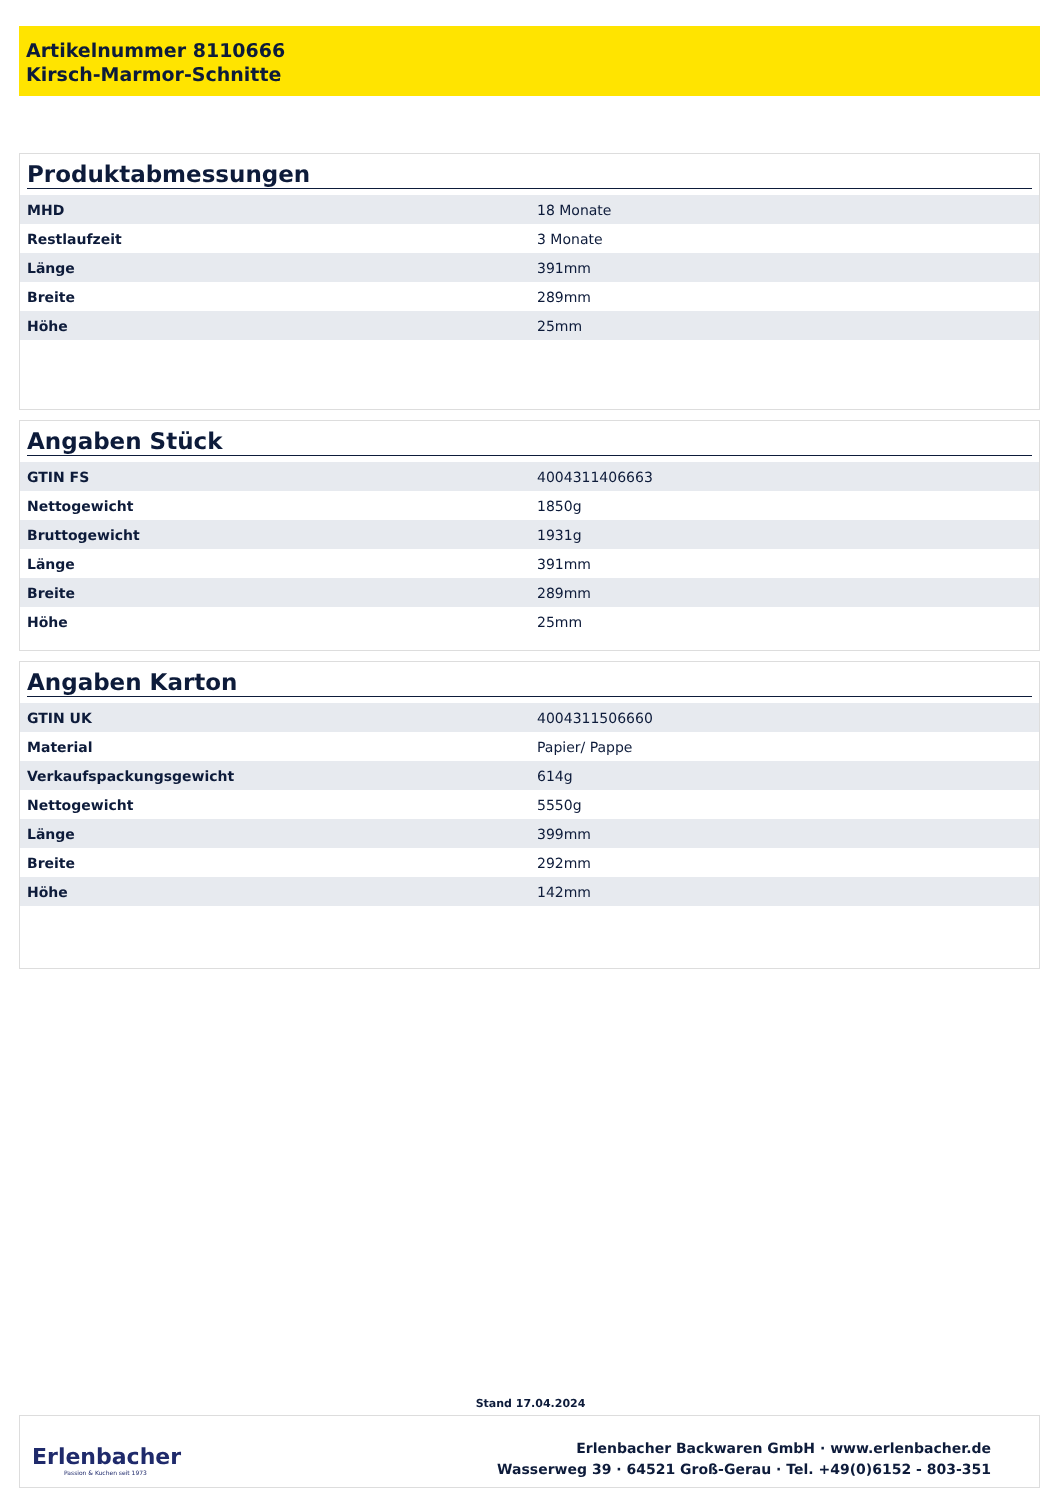Artikelnummer 8110666
Kirsch-Marmor-Schnitte
Produktabmessungen
| MHD | 18 Monate |
| Restlaufzeit | 3 Monate |
| Länge | 391mm |
| Breite | 289mm |
| Höhe | 25mm |
Angaben Stück
| GTIN FS | 4004311406663 |
| Nettogewicht | 1850g |
| Bruttogewicht | 1931g |
| Länge | 391mm |
| Breite | 289mm |
| Höhe | 25mm |
Angaben Karton
| GTIN UK | 4004311506660 |
| Material | Papier/ Pappe |
| Verkaufspackungsgewicht | 614g |
| Nettogewicht | 5550g |
| Länge | 399mm |
| Breite | 292mm |
| Höhe | 142mm |
Stand 17.04.2024
Erlenbacher
Passion & Kuchen seit 1973
Erlenbacher Backwaren GmbH · www.erlenbacher.de
Wasserweg 39 · 64521 Groß-Gerau · Tel. +49(0)6152 - 803-351